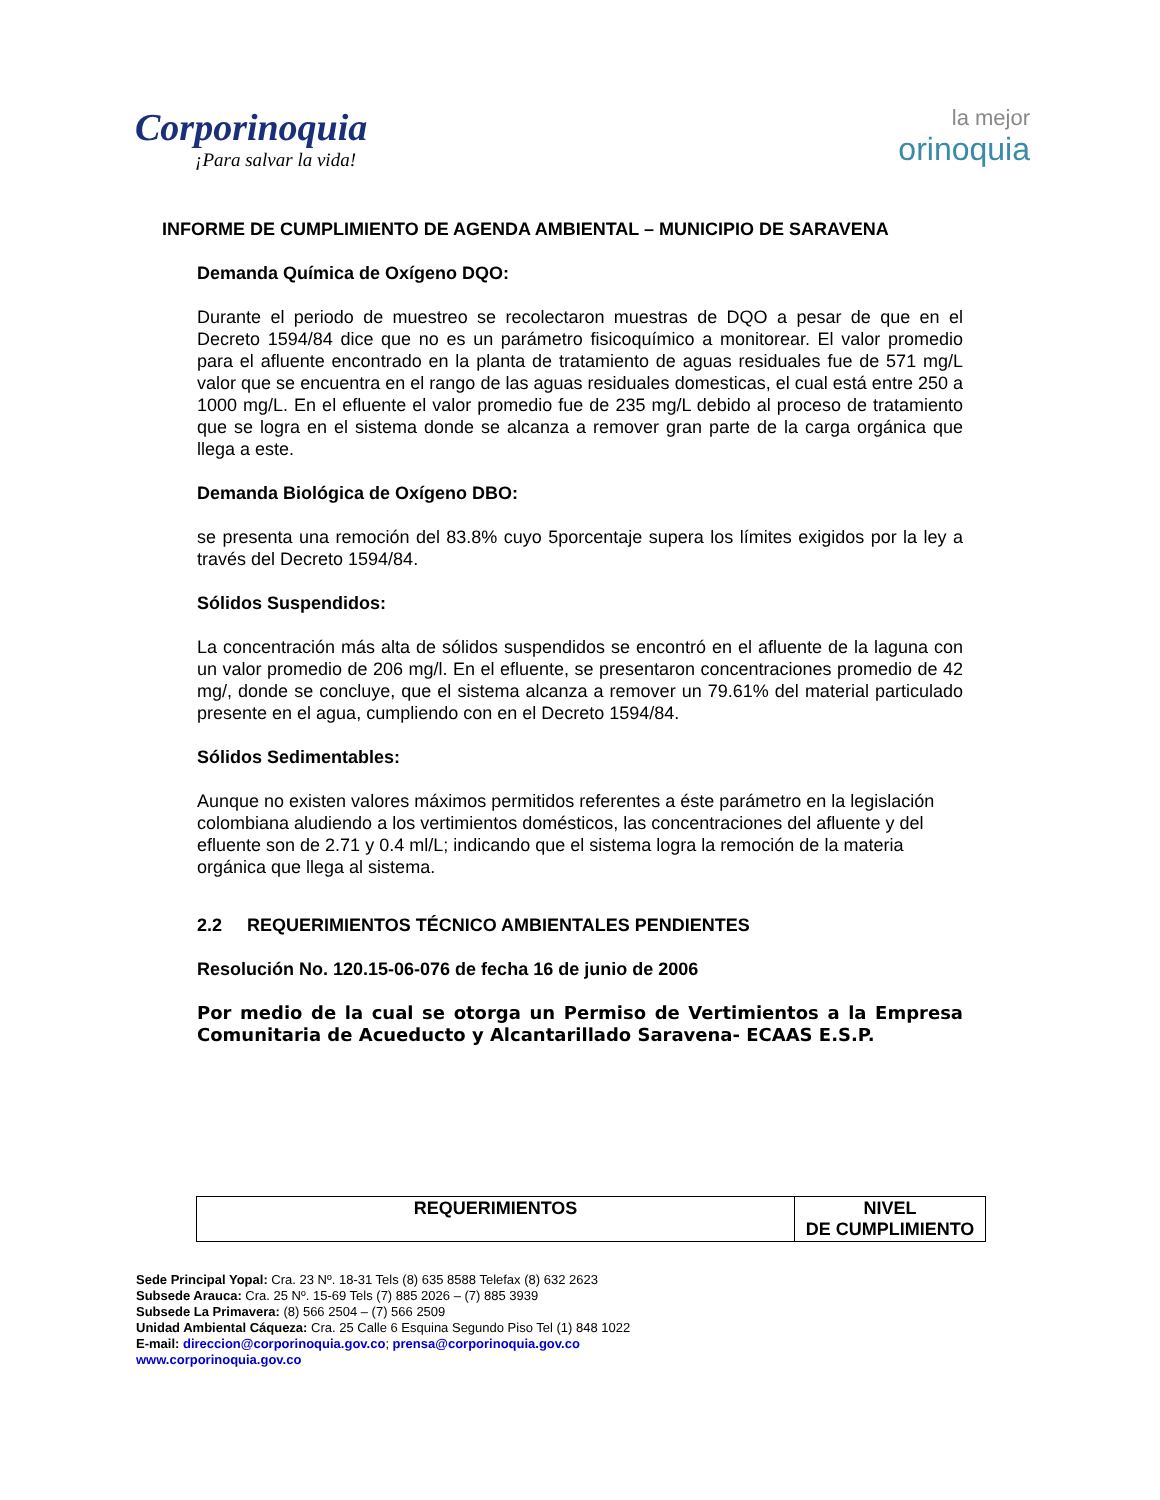Corporinoquia
¡Para salvar la vida!
la mejor
orinoquia
INFORME DE CUMPLIMIENTO DE AGENDA AMBIENTAL – MUNICIPIO DE SARAVENA
Demanda Química de Oxígeno DQO:
Durante el periodo de muestreo se recolectaron muestras de DQO a pesar de que en el Decreto 1594/84 dice que no es un parámetro fisicoquímico a monitorear. El valor promedio para el afluente encontrado en la planta de tratamiento de aguas residuales fue de 571 mg/L valor que se encuentra en el rango de las aguas residuales domesticas, el cual está entre 250 a 1000 mg/L. En el efluente el valor promedio fue de 235 mg/L debido al proceso de tratamiento que se logra en el sistema donde se alcanza a remover gran parte de la carga orgánica que llega a este.
Demanda Biológica de Oxígeno DBO:
se presenta una remoción del 83.8% cuyo 5porcentaje supera los límites exigidos por la ley a través del Decreto 1594/84.
Sólidos Suspendidos:
La concentración más alta de sólidos suspendidos se encontró en el afluente de la laguna con un valor promedio de 206 mg/l. En el efluente, se presentaron concentraciones promedio de 42 mg/, donde se concluye, que el sistema alcanza a remover un 79.61% del material particulado presente en el agua, cumpliendo con en el Decreto 1594/84.
Sólidos Sedimentables:
Aunque no existen valores máximos permitidos referentes a éste parámetro en la legislación colombiana aludiendo a los vertimientos domésticos, las concentraciones del afluente y del efluente son de 2.71 y 0.4 ml/L; indicando que el sistema logra la remoción de la materia orgánica que llega al sistema.
2.2 REQUERIMIENTOS TÉCNICO AMBIENTALES PENDIENTES
Resolución No. 120.15-06-076 de fecha 16 de junio de 2006
Por medio de la cual se otorga un Permiso de Vertimientos a la Empresa Comunitaria de Acueducto y Alcantarillado Saravena- ECAAS E.S.P.
| REQUERIMIENTOS | NIVEL DE CUMPLIMIENTO |
| --- | --- |
Sede Principal Yopal: Cra. 23 Nº. 18-31 Tels (8) 635 8588 Telefax (8) 632 2623
Subsede Arauca: Cra. 25 Nº. 15-69 Tels (7) 885 2026 – (7) 885 3939
Subsede La Primavera: (8) 566 2504 – (7) 566 2509
Unidad Ambiental Cáqueza: Cra. 25 Calle 6 Esquina Segundo Piso Tel (1) 848 1022
E-mail: direccion@corporinoquia.gov.co; prensa@corporinoquia.gov.co
www.corporinoquia.gov.co